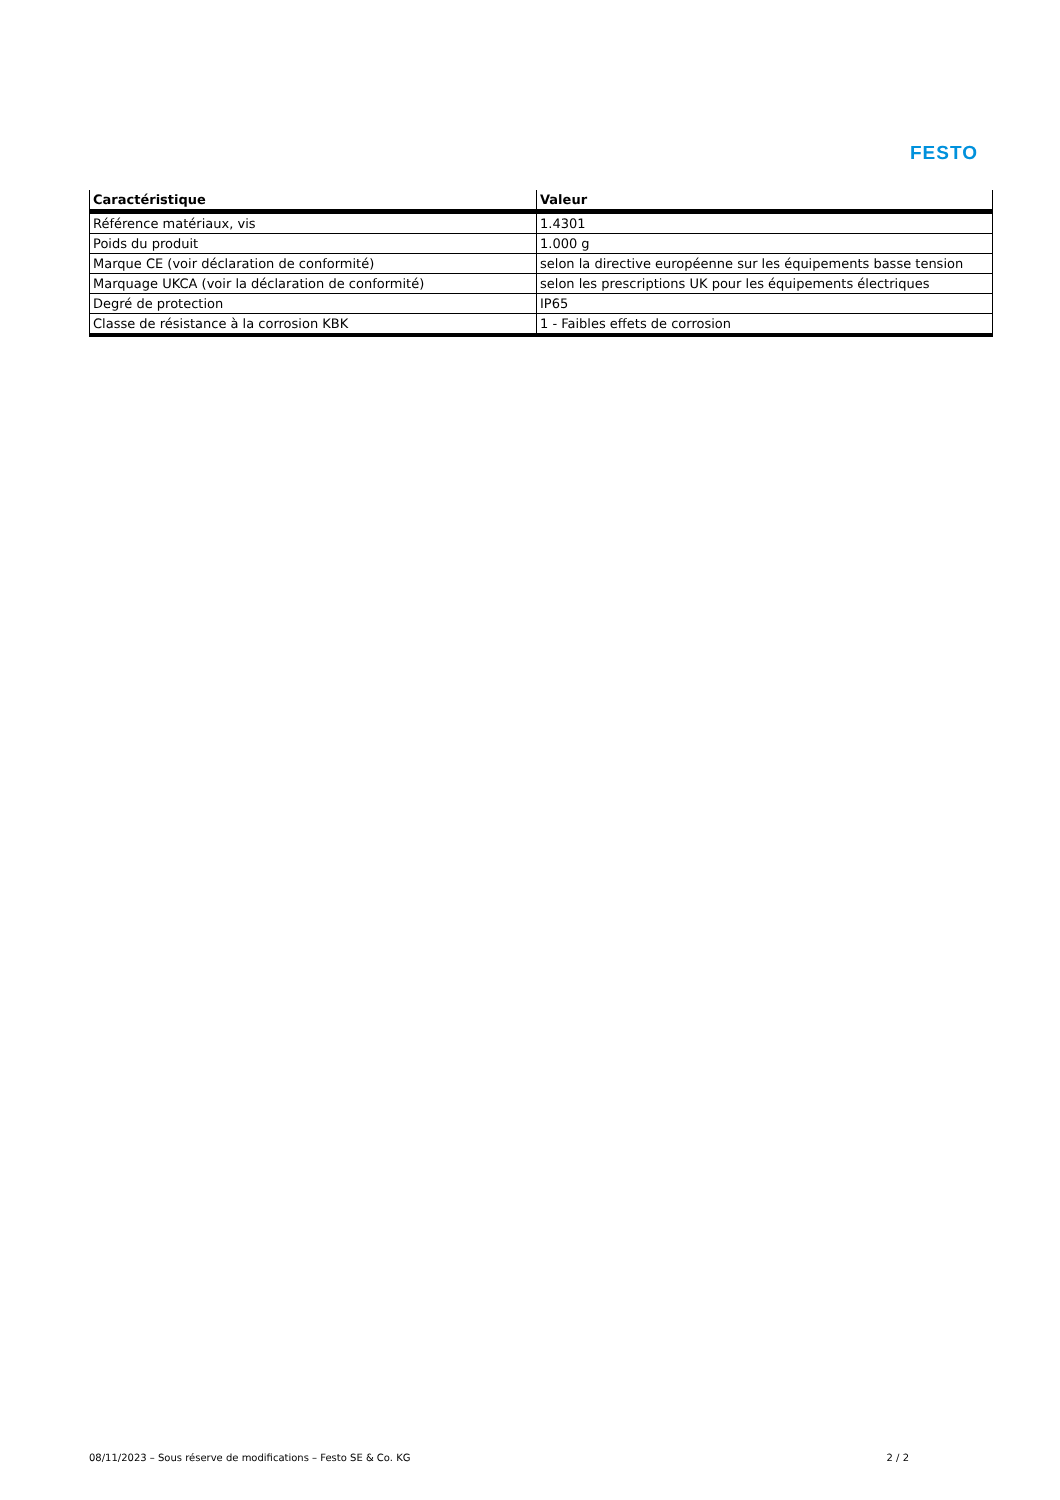FESTO
| Caractéristique | Valeur |
| --- | --- |
| Référence matériaux, vis | 1.4301 |
| Poids du produit | 1.000 g |
| Marque CE (voir déclaration de conformité) | selon la directive européenne sur les équipements basse tension |
| Marquage UKCA (voir la déclaration de conformité) | selon les prescriptions UK pour les équipements électriques |
| Degré de protection | IP65 |
| Classe de résistance à la corrosion KBK | 1 - Faibles effets de corrosion |
08/11/2023 – Sous réserve de modifications – Festo SE & Co. KG 2 / 2